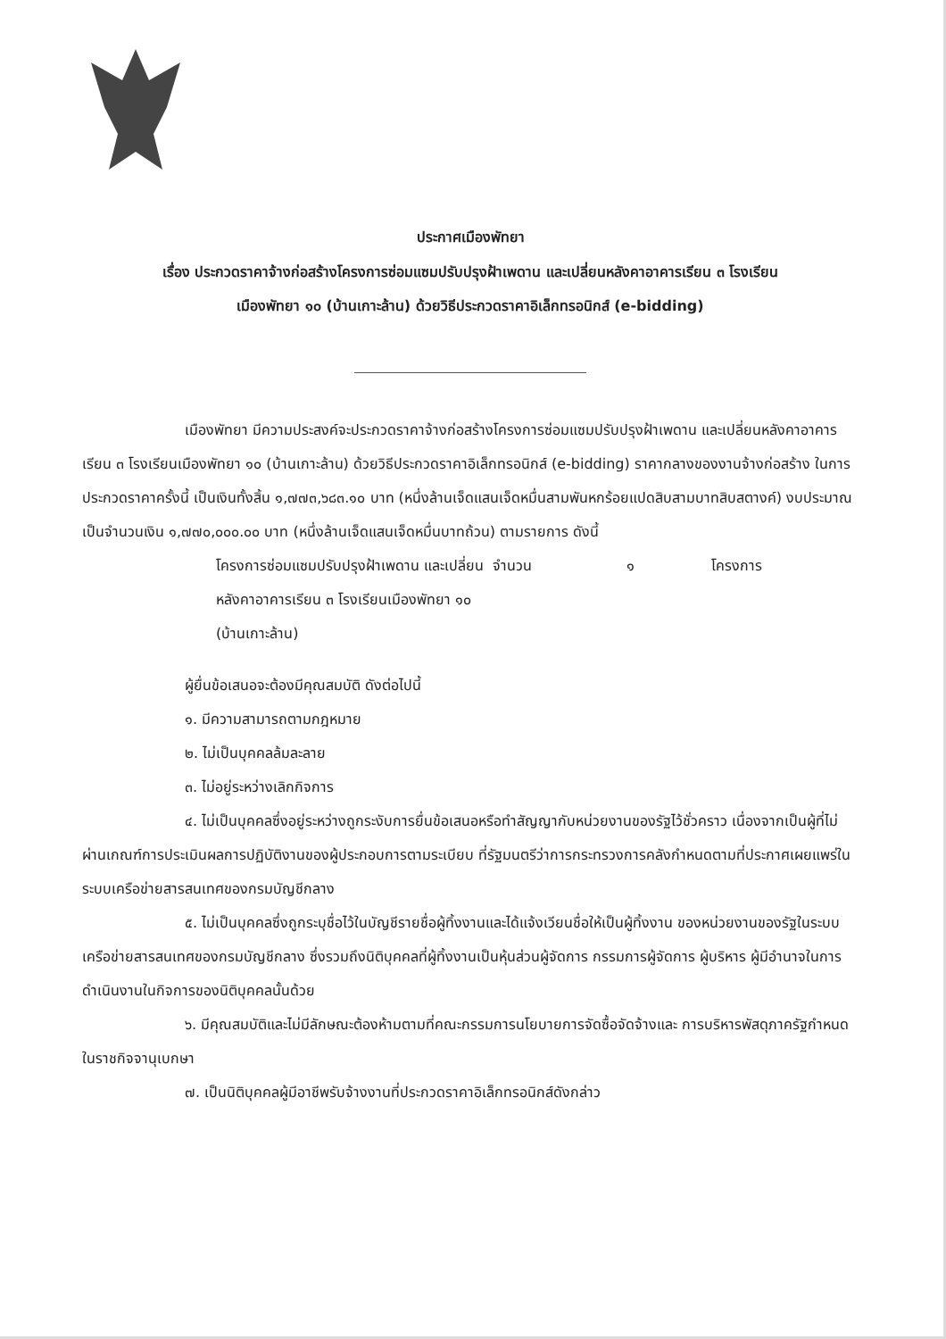ประกาศเมืองพัทยา
เรื่อง ประกวดราคาจ้างก่อสร้างโครงการซ่อมแซมปรับปรุงฝ้าเพดาน และเปลี่ยนหลังคาอาคารเรียน ๓ โรงเรียน
เมืองพัทยา ๑๐ (บ้านเกาะล้าน) ด้วยวิธีประกวดราคาอิเล็กทรอนิกส์ (e-bidding)
เมืองพัทยา มีความประสงค์จะประกวดราคาจ้างก่อสร้างโครงการซ่อมแซมปรับปรุงฝ้าเพดาน และเปลี่ยนหลังคาอาคารเรียน ๓ โรงเรียนเมืองพัทยา ๑๐ (บ้านเกาะล้าน) ด้วยวิธีประกวดราคาอิเล็กทรอนิกส์ (e-bidding) ราคากลางของงานจ้างก่อสร้าง ในการประกวดราคาครั้งนี้ เป็นเงินทั้งสิ้น ๑,๗๗๓,๖๘๓.๑๐ บาท (หนึ่งล้านเจ็ดแสนเจ็ดหมื่นสามพันหกร้อยแปดสิบสามบาทสิบสตางค์) งบประมาณ เป็นจำนวนเงิน ๑,๗๗๐,๐๐๐.๐๐ บาท (หนึ่งล้านเจ็ดแสนเจ็ดหมื่นบาทถ้วน) ตามรายการ ดังนี้
โครงการซ่อมแซมปรับปรุงฝ้าเพดาน และเปลี่ยนหลังคาอาคารเรียน ๓ โรงเรียนเมืองพัทยา ๑๐ (บ้านเกาะล้าน)
จำนวน ๑ โครงการ
ผู้ยื่นข้อเสนอจะต้องมีคุณสมบัติ ดังต่อไปนี้
๑. มีความสามารถตามกฎหมาย
๒. ไม่เป็นบุคคลล้มละลาย
๓. ไม่อยู่ระหว่างเลิกกิจการ
๔. ไม่เป็นบุคคลซึ่งอยู่ระหว่างถูกระงับการยื่นข้อเสนอหรือทำสัญญากับหน่วยงานของรัฐไว้ชั่วคราว เนื่องจากเป็นผู้ที่ไม่ผ่านเกณฑ์การประเมินผลการปฏิบัติงานของผู้ประกอบการตามระเบียบ ที่รัฐมนตรีว่าการกระทรวงการคลังกำหนดตามที่ประกาศเผยแพร่ในระบบเครือข่ายสารสนเทศของกรมบัญชีกลาง
๕. ไม่เป็นบุคคลซึ่งถูกระบุชื่อไว้ในบัญชีรายชื่อผู้ทิ้งงานและได้แจ้งเวียนชื่อให้เป็นผู้ทิ้งงาน ของหน่วยงานของรัฐในระบบเครือข่ายสารสนเทศของกรมบัญชีกลาง ซึ่งรวมถึงนิติบุคคลที่ผู้ทิ้งงานเป็นหุ้นส่วนผู้จัดการ กรรมการผู้จัดการ ผู้บริหาร ผู้มีอำนาจในการดำเนินงานในกิจการของนิติบุคคลนั้นด้วย
๖. มีคุณสมบัติและไม่มีลักษณะต้องห้ามตามที่คณะกรรมการนโยบายการจัดซื้อจัดจ้างและ การบริหารพัสดุภาครัฐกำหนดในราชกิจจานุเบกษา
๗. เป็นนิติบุคคลผู้มีอาชีพรับจ้างงานที่ประกวดราคาอิเล็กทรอนิกส์ดังกล่าว